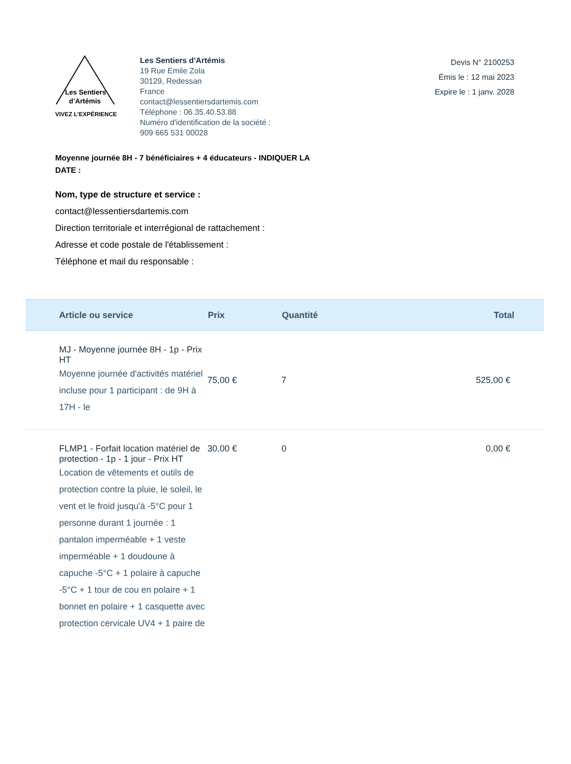Les Sentiers
d’Artémis
VIVEZ L’EXPÉRIENCE
Les Sentiers d'Artémis
19 Rue Emile Zola
30129, Redessan
France
contact@lessentiersdartemis.com
Téléphone : 06.35.40.53.88
Numéro d'identification de la société :
909 665 531 00028
Devis N° 2100253
Émis le : 12 mai 2023
Expire le : 1 janv. 2028
Moyenne journée 8H - 7 bénéficiaires + 4 éducateurs - INDIQUER LA DATE :
Nom, type de structure et service :
contact@lessentiersdartemis.com
Direction territoriale et interrégional de rattachement :
Adresse et code postale de l'établissement :
Téléphone et mail du responsable :
| Article ou service | Prix | Quantité | Total |
| --- | --- | --- | --- |
| MJ - Moyenne journée 8H - 1p - Prix HT Moyenne journée d'activités matériel incluse pour 1 participant : de 9H à 17H - le | 75,00 € | 7 | 525,00 € |
| FLMP1 - Forfait location matériel de protection - 1p - 1 jour - Prix HT Location de vêtements et outils de protection contre la pluie, le soleil, le vent et le froid jusqu'à -5°C pour 1 personne durant 1 journée : 1 pantalon imperméable + 1 veste imperméable + 1 doudoune à capuche -5°C + 1 polaire à capuche -5°C + 1 tour de cou en polaire + 1 bonnet en polaire + 1 casquette avec protection cervicale UV4 + 1 paire de | 30,00 € | 0 | 0,00 € |